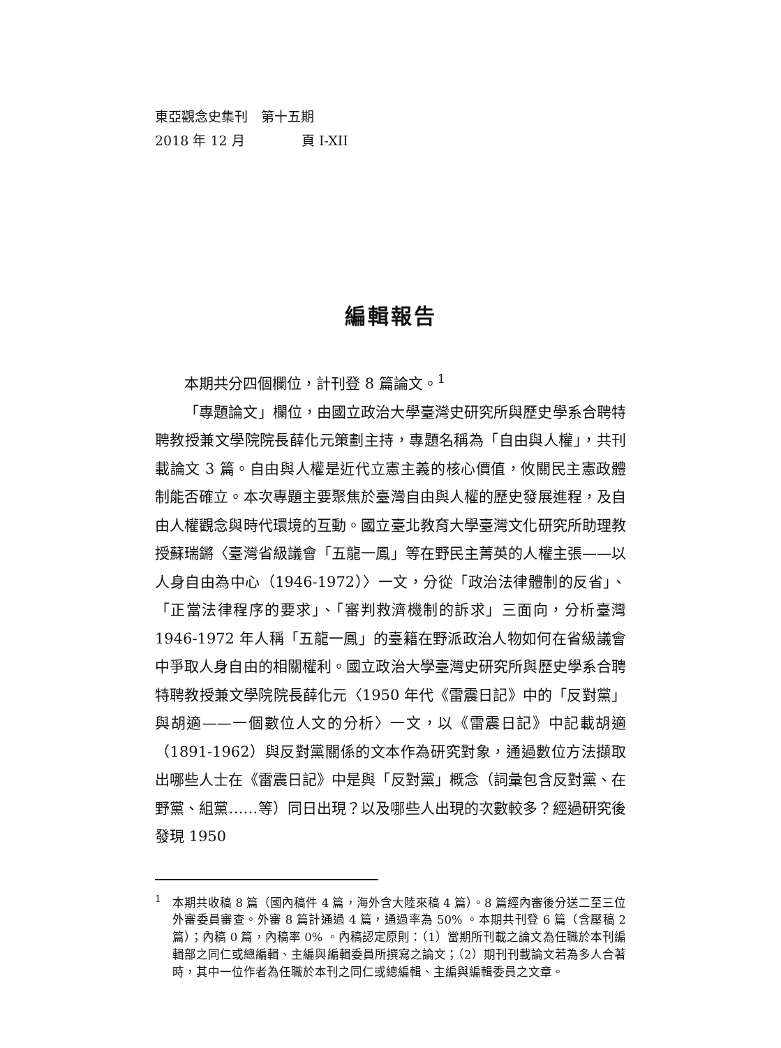東亞觀念史集刊　第十五期
2018 年 12 月 頁 I-XII
編輯報告
本期共分四個欄位，計刊登 8 篇論文。<sup>1</sup>
「專題論文」欄位，由國立政治大學臺灣史研究所與歷史學系合聘特聘教授兼文學院院長薛化元策劃主持，專題名稱為「自由與人權」，共刊載論文 3 篇。自由與人權是近代立憲主義的核心價值，攸關民主憲政體制能否確立。本次專題主要聚焦於臺灣自由與人權的歷史發展進程，及自由人權觀念與時代環境的互動。國立臺北教育大學臺灣文化研究所助理教授蘇瑞鏘〈臺灣省級議會「五龍一鳳」等在野民主菁英的人權主張——以人身自由為中心（1946-1972）〉一文，分從「政治法律體制的反省」、「正當法律程序的要求」、「審判救濟機制的訴求」三面向，分析臺灣 1946-1972 年人稱「五龍一鳳」的臺籍在野派政治人物如何在省級議會中爭取人身自由的相關權利。國立政治大學臺灣史研究所與歷史學系合聘特聘教授兼文學院院長薛化元〈1950 年代《雷震日記》中的「反對黨」與胡適——一個數位人文的分析〉一文，以《雷震日記》中記載胡適（1891-1962）與反對黨關係的文本作為研究對象，通過數位方法擷取出哪些人士在《雷震日記》中是與「反對黨」概念（詞彙包含反對黨、在野黨、組黨……等）同日出現？以及哪些人出現的次數較多？經過研究後發現 1950
<sup>1</sup> 本期共收稿 8 篇（國內稿件 4 篇，海外含大陸來稿 4 篇）。8 篇經內審後分送二至三位外審委員審查。外審 8 篇計通過 4 篇，通過率為 50% 。本期共刊登 6 篇（含壓稿 2 篇）；內稿 0 篇，內稿率 0% 。內稿認定原則：（1）當期所刊載之論文為任職於本刊編輯部之同仁或總編輯、主編與編輯委員所撰寫之論文；（2）期刊刊載論文若為多人合著時，其中一位作者為任職於本刊之同仁或總編輯、主編與編輯委員之文章。